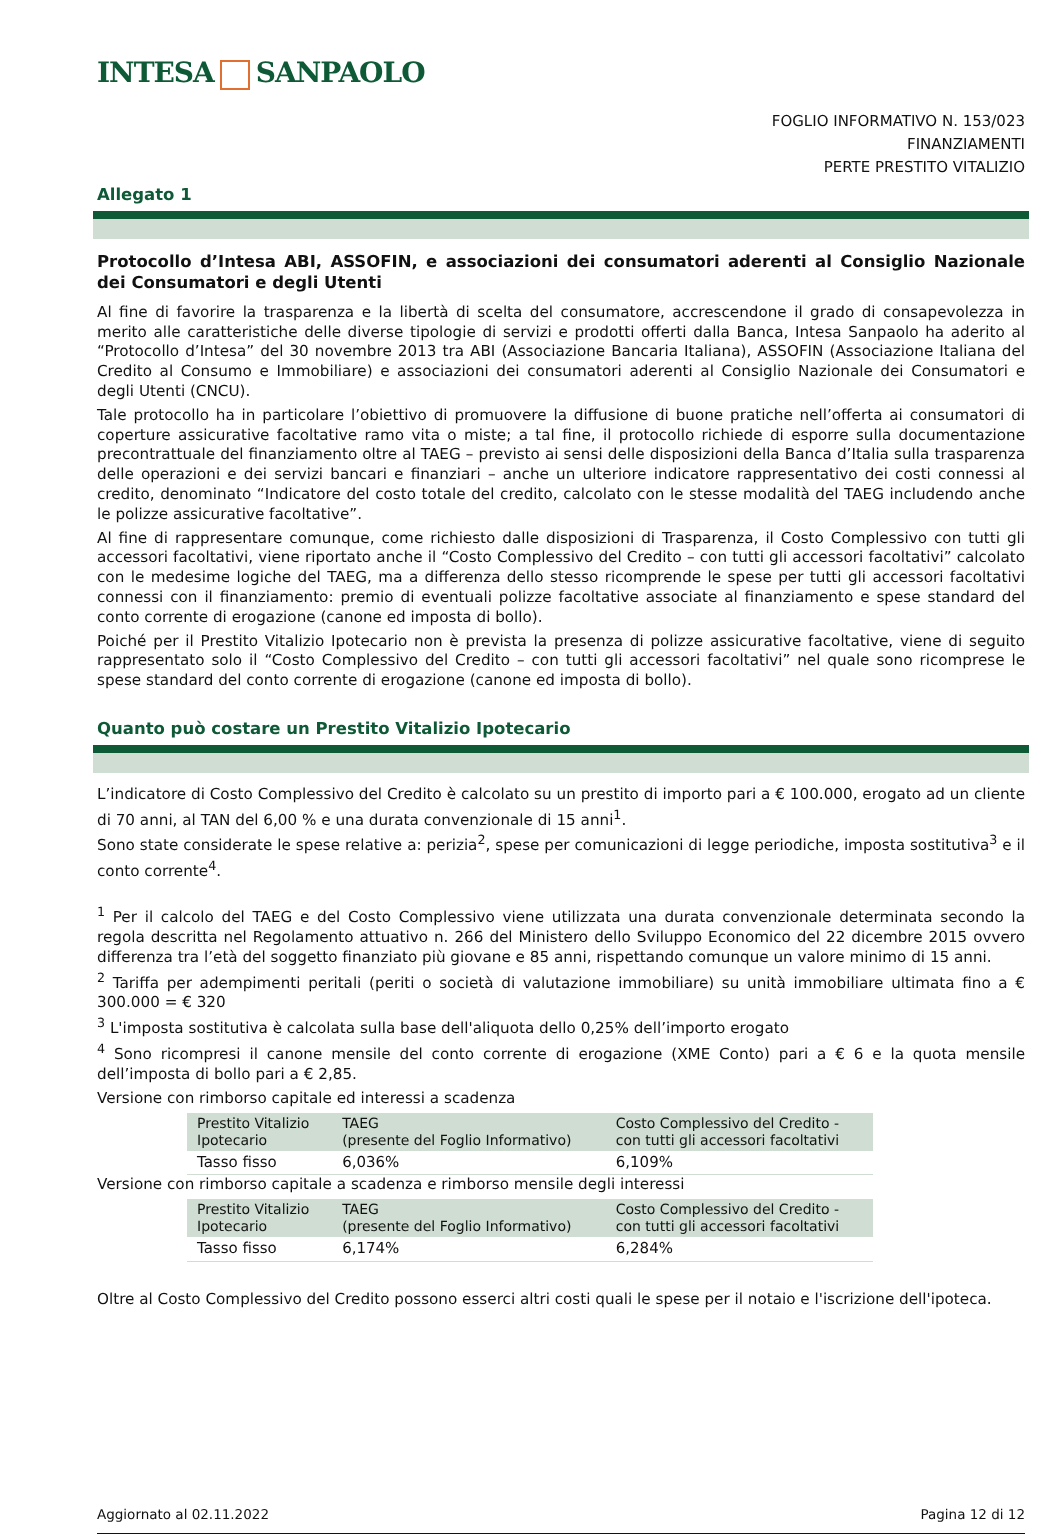INTESA SANPAOLO
FOGLIO INFORMATIVO N. 153/023
FINANZIAMENTI
PERTE PRESTITO VITALIZIO
Allegato 1
Protocollo d’Intesa ABI, ASSOFIN, e associazioni dei consumatori aderenti al Consiglio Nazionale dei Consumatori e degli Utenti
Al fine di favorire la trasparenza e la libertà di scelta del consumatore, accrescendone il grado di consapevolezza in merito alle caratteristiche delle diverse tipologie di servizi e prodotti offerti dalla Banca, Intesa Sanpaolo ha aderito al “Protocollo d’Intesa” del 30 novembre 2013 tra ABI (Associazione Bancaria Italiana), ASSOFIN (Associazione Italiana del Credito al Consumo e Immobiliare) e associazioni dei consumatori aderenti al Consiglio Nazionale dei Consumatori e degli Utenti (CNCU).
Tale protocollo ha in particolare l’obiettivo di promuovere la diffusione di buone pratiche nell’offerta ai consumatori di coperture assicurative facoltative ramo vita o miste; a tal fine, il protocollo richiede di esporre sulla documentazione precontrattuale del finanziamento oltre al TAEG – previsto ai sensi delle disposizioni della Banca d’Italia sulla trasparenza delle operazioni e dei servizi bancari e finanziari – anche un ulteriore indicatore rappresentativo dei costi connessi al credito, denominato “Indicatore del costo totale del credito, calcolato con le stesse modalità del TAEG includendo anche le polizze assicurative facoltative”.
Al fine di rappresentare comunque, come richiesto dalle disposizioni di Trasparenza, il Costo Complessivo con tutti gli accessori facoltativi, viene riportato anche il “Costo Complessivo del Credito – con tutti gli accessori facoltativi” calcolato con le medesime logiche del TAEG, ma a differenza dello stesso ricomprende le spese per tutti gli accessori facoltativi connessi con il finanziamento: premio di eventuali polizze facoltative associate al finanziamento e spese standard del conto corrente di erogazione (canone ed imposta di bollo).
Poiché per il Prestito Vitalizio Ipotecario non è prevista la presenza di polizze assicurative facoltative, viene di seguito rappresentato solo il “Costo Complessivo del Credito – con tutti gli accessori facoltativi” nel quale sono ricomprese le spese standard del conto corrente di erogazione (canone ed imposta di bollo).
Quanto può costare un Prestito Vitalizio Ipotecario
L’indicatore di Costo Complessivo del Credito è calcolato su un prestito di importo pari a € 100.000, erogato ad un cliente di 70 anni, al TAN del 6,00 % e una durata convenzionale di 15 anni<sup>1</sup>.
Sono state considerate le spese relative a: perizia<sup>2</sup>, spese per comunicazioni di legge periodiche, imposta sostitutiva<sup>3</sup> e il conto corrente<sup>4</sup>.
<sup>1</sup> Per il calcolo del TAEG e del Costo Complessivo viene utilizzata una durata convenzionale determinata secondo la regola descritta nel Regolamento attuativo n. 266 del Ministero dello Sviluppo Economico del 22 dicembre 2015 ovvero differenza tra l’età del soggetto finanziato più giovane e 85 anni, rispettando comunque un valore minimo di 15 anni.
<sup>2</sup> Tariffa per adempimenti peritali (periti o società di valutazione immobiliare) su unità immobiliare ultimata fino a € 300.000 = € 320
<sup>3</sup> L'imposta sostitutiva è calcolata sulla base dell'aliquota dello 0,25% dell’importo erogato
<sup>4</sup> Sono ricompresi il canone mensile del conto corrente di erogazione (XME Conto) pari a € 6 e la quota mensile dell’imposta di bollo pari a € 2,85.
Versione con rimborso capitale ed interessi a scadenza
| Prestito Vitalizio Ipotecario | TAEG (presente del Foglio Informativo) | Costo Complessivo del Credito - con tutti gli accessori facoltativi |
| --- | --- | --- |
| Tasso fisso | 6,036% | 6,109% |
Versione con rimborso capitale a scadenza e rimborso mensile degli interessi
| Prestito Vitalizio Ipotecario | TAEG (presente del Foglio Informativo) | Costo Complessivo del Credito - con tutti gli accessori facoltativi |
| --- | --- | --- |
| Tasso fisso | 6,174% | 6,284% |
Oltre al Costo Complessivo del Credito possono esserci altri costi quali le spese per il notaio e l'iscrizione dell'ipoteca.
Aggiornato al 02.11.2022 Pagina 12 di 12